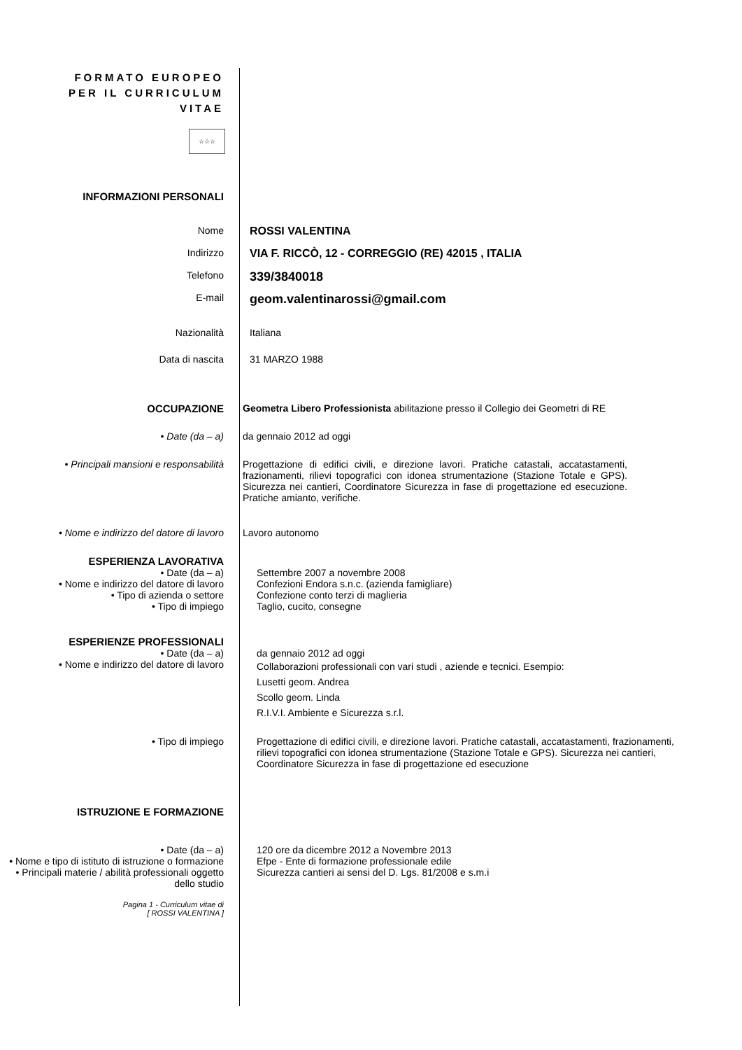FORMATO EUROPEO
PER IL CURRICULUM
VITAE
☆☆☆
INFORMAZIONI PERSONALI
Nome ROSSI VALENTINA
Indirizzo VIA F. RICCÒ, 12 - CORREGGIO (RE) 42015 , ITALIA
Telefono
339/3840018
E-mail
geom.valentinarossi@gmail.com
Nazionalità Italiana
Data di nascita 31 MARZO 1988
OCCUPAZIONE Geometra Libero Professionista abilitazione presso il Collegio dei Geometri di RE
• Date (da – a) da gennaio 2012 ad oggi
• Principali mansioni e responsabilità Progettazione di edifici civili, e direzione lavori. Pratiche catastali, accatastamenti, frazionamenti, rilievi topografici con idonea strumentazione (Stazione Totale e GPS). Sicurezza nei cantieri, Coordinatore Sicurezza in fase di progettazione ed esecuzione. Pratiche amianto, verifiche.
• Nome e indirizzo del datore di lavoro
Lavoro autonomo
ESPERIENZA LAVORATIVA
• Date (da – a) Settembre 2007 a novembre 2008
• Nome e indirizzo del datore di lavoro
Confezioni Endora s.n.c. (azienda famigliare)
• Tipo di azienda o settore Confezione conto terzi di maglieria
• Tipo di impiego Taglio, cucito, consegne
ESPERIENZE PROFESSIONALI
• Date (da – a) da gennaio 2012 ad oggi
• Nome e indirizzo del datore di lavoro
Collaborazioni professionali con vari studi , aziende e tecnici. Esempio:
Lusetti geom. Andrea
Scollo geom. Linda
R.I.V.I. Ambiente e Sicurezza s.r.l.
• Tipo di impiego Progettazione di edifici civili, e direzione lavori. Pratiche catastali, accatastamenti, frazionamenti, rilievi topografici con idonea strumentazione (Stazione Totale e GPS). Sicurezza nei cantieri, Coordinatore Sicurezza in fase di progettazione ed esecuzione
ISTRUZIONE E FORMAZIONE
• Date (da – a) 120 ore da dicembre 2012 a Novembre 2013
• Nome e tipo di istituto di istruzione o formazione
Efpe - Ente di formazione professionale edile
• Principali materie / abilità professionali oggetto dello studio
Sicurezza cantieri ai sensi del D. Lgs. 81/2008 e s.m.i
Pagina 1 - Curriculum vitae di
[ ROSSI VALENTINA ]